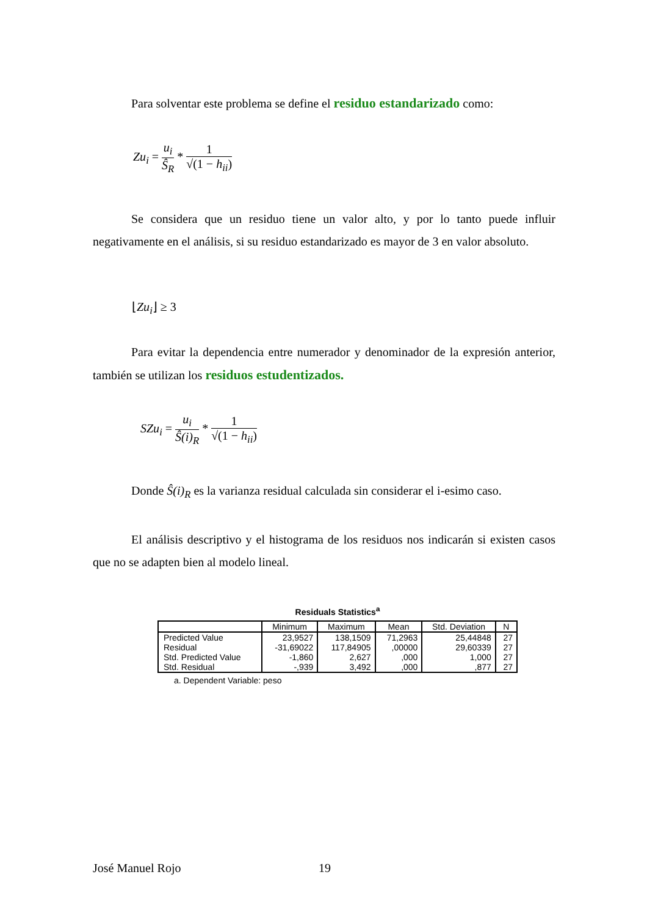Para solventar este problema se define el residuo estandarizado como:
Zu<sub>i</sub> = u<sub>i</sub> Ŝ<sub>R</sub> * 1 √(1 − h<sub>ii</sub>)
Se considera que un residuo tiene un valor alto, y por lo tanto puede influir negativamente en el análisis, si su residuo estandarizado es mayor de 3 en valor absoluto.
⌊Zu<sub>i</sub>⌋ ≥ 3
Para evitar la dependencia entre numerador y denominador de la expresión anterior, también se utilizan los residuos estudentizados.
SZu<sub>i</sub> = u<sub>i</sub> Ŝ(i)<sub>R</sub> * 1 √(1 − h<sub>ii</sub>)
Donde Ŝ(i)<sub>R</sub> es la varianza residual calculada sin considerar el i-esimo caso.
El análisis descriptivo y el histograma de los residuos nos indicarán si existen casos que no se adapten bien al modelo lineal.
Residuals Statistics<sup>a</sup>
| | Minimum | Maximum | Mean | Std. Deviation | N |
| --- | --- | --- | --- | --- | --- |
| Predicted Value | 23,9527 | 138,1509 | 71,2963 | 25,44848 | 27 |
| Residual | -31,69022 | 117,84905 | ,00000 | 29,60339 | 27 |
| Std. Predicted Value | -1,860 | 2,627 | ,000 | 1,000 | 27 |
| Std. Residual | -,939 | 3,492 | ,000 | ,877 | 27 |
a. Dependent Variable: peso
José Manuel Rojo 19